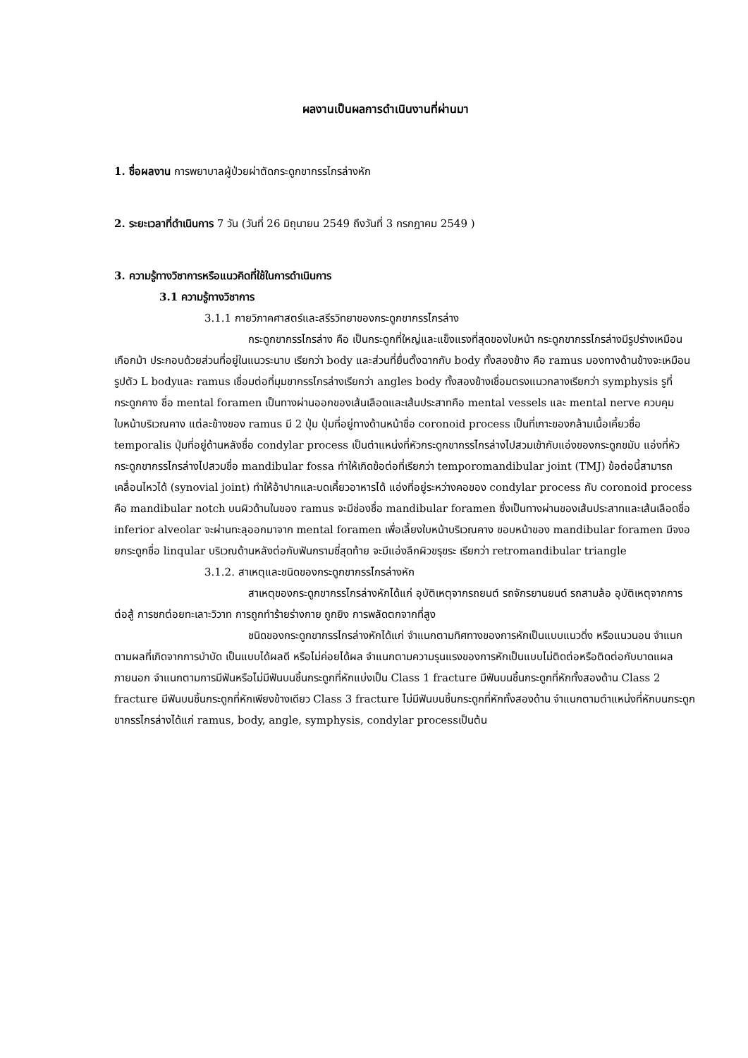ผลงานเป็นผลการดำเนินงานที่ผ่านมา
1. ชื่อผลงาน การพยาบาลผู้ป่วยผ่าตัดกระดูกขากรรไกรล่างหัก
2. ระยะเวลาที่ดำเนินการ 7 วัน (วันที่ 26 มิถุนายน 2549 ถึงวันที่ 3 กรกฎาคม 2549 )
3. ความรู้ทางวิชาการหรือแนวคิดที่ใช้ในการดำเนินการ
3.1 ความรู้ทางวิชาการ
3.1.1 กายวิภาคศาสตร์และสรีรวิทยาของกระดูกขากรรไกรล่าง
กระดูกขากรรไกรล่าง คือ เป็นกระดูกที่ใหญ่และแข็งแรงที่สุดของใบหน้า กระดูกขากรรไกรล่างมีรูปร่างเหมือนเกือกม้า ประกอบด้วยส่วนที่อยู่ในแนวระนาบ เรียกว่า body และส่วนที่ยื่นตั้งฉากกับ body ทั้งสองข้าง คือ ramus มองทางด้านข้างจะเหมือนรูปตัว L bodyและ ramus เชื่อมต่อที่มุมขากรรไกรล่างเรียกว่า angles body ทั้งสองข้างเชื่อมตรงแนวกลางเรียกว่า symphysis รูที่กระดูกคาง ชื่อ mental foramen เป็นทางผ่านออกของเส้นเลือดและเส้นประสาทคือ mental vessels และ mental nerve ควบคุมใบหน้าบริเวณคาง แต่ละข้างของ ramus มี 2 ปุ่ม ปุ่มที่อยู่ทางด้านหน้าชื่อ coronoid process เป็นที่เกาะของกล้ามเนื้อเคี้ยวชื่อ temporalis ปุ่มที่อยู่ด้านหลังชื่อ condylar process เป็นตำแหน่งที่หัวกระดูกขากรรไกรล่างไปสวมเข้ากับแอ่งของกระดูกขมับ แอ่งที่หัวกระดูกขากรรไกรล่างไปสวมชื่อ mandibular fossa ทำให้เกิดข้อต่อที่เรียกว่า temporomandibular joint (TMJ) ข้อต่อนี้สามารถเคลื่อนไหวได้ (synovial joint) ทำให้อ้าปากและบดเคี้ยวอาหารได้ แอ่งที่อยู่ระหว่างคอของ condylar process กับ coronoid process คือ mandibular notch บนผิวด้านในของ ramus จะมีช่องชื่อ mandibular foramen ซึ่งเป็นทางผ่านของเส้นประสาทและเส้นเลือดชื่อ inferior alveolar จะผ่านทะลุออกมาจาก mental foramen เพื่อเลี้ยงใบหน้าบริเวณคาง ขอบหน้าของ mandibular foramen มีจงอยกระดูกชื่อ linqular บริเวณด้านหลังต่อกับฟันกรามซี่สุดท้าย จะมีแอ่งลึกผิวขรุขระ เรียกว่า retromandibular triangle
3.1.2. สาเหตุและชนิดของกระดูกขากรรไกรล่างหัก
สาเหตุของกระดูกขากรรไกรล่างหักได้แก่ อุบัติเหตุจากรถยนต์ รถจักรยานยนต์ รถสามล้อ อุบัติเหตุจากการต่อสู้ การชกต่อยทะเลาะวิวาท การถูกทำร้ายร่างกาย ถูกยิง การพลัดตกจากที่สูง
ชนิดของกระดูกขากรรไกรล่างหักได้แก่ จำแนกตามทิศทางของการหักเป็นแบบแนวดิ่ง หรือแนวนอน จำแนกตามผลที่เกิดจากการบำบัด เป็นแบบได้ผลดี หรือไม่ค่อยได้ผล จำแนกตามความรุนแรงของการหักเป็นแบบไม่ติดต่อหรือติดต่อกับบาดแผลภายนอก จำแนกตามการมีฟันหรือไม่มีฟันบนชิ้นกระดูกที่หักแบ่งเป็น Class 1 fracture มีฟันบนชิ้นกระดูกที่หักทั้งสองด้าน Class 2 fracture มีฟันบนชิ้นกระดูกที่หักเพียงข้างเดียว Class 3 fracture ไม่มีฟันบนชิ้นกระดูกที่หักทั้งสองด้าน จำแนกตามตำแหน่งที่หักบนกระดูกขากรรไกรล่างได้แก่ ramus, body, angle, symphysis, condylar processเป็นต้น